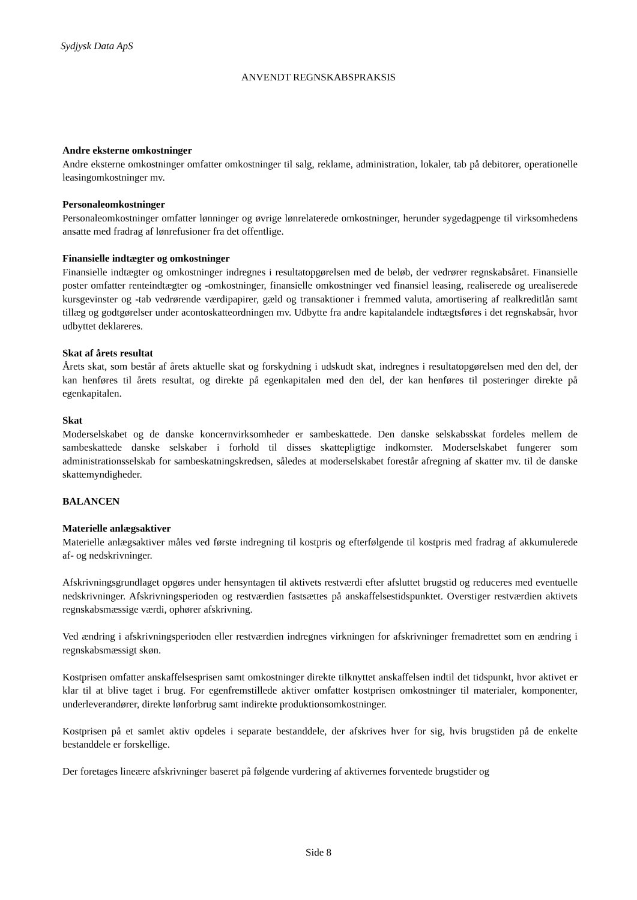Sydjysk Data ApS
ANVENDT REGNSKABSPRAKSIS
Andre eksterne omkostninger
Andre eksterne omkostninger omfatter omkostninger til salg, reklame, administration, lokaler, tab på debitorer, operationelle leasingomkostninger mv.
Personaleomkostninger
Personaleomkostninger omfatter lønninger og øvrige lønrelaterede omkostninger, herunder sygedagpenge til virksomhedens ansatte med fradrag af lønrefusioner fra det offentlige.
Finansielle indtægter og omkostninger
Finansielle indtægter og omkostninger indregnes i resultatopgørelsen med de beløb, der vedrører regnskabsåret. Finansielle poster omfatter renteindtægter og -omkostninger, finansielle omkostninger ved finansiel leasing, realiserede og urealiserede kursgevinster og -tab vedrørende værdipapirer, gæld og transaktioner i fremmed valuta, amortisering af realkreditlån samt tillæg og godtgørelser under acontoskatteordningen mv. Udbytte fra andre kapitalandele indtægtsføres i det regnskabsår, hvor udbyttet deklareres.
Skat af årets resultat
Årets skat, som består af årets aktuelle skat og forskydning i udskudt skat, indregnes i resultatopgørelsen med den del, der kan henføres til årets resultat, og direkte på egenkapitalen med den del, der kan henføres til posteringer direkte på egenkapitalen.
Skat
Moderselskabet og de danske koncernvirksomheder er sambeskattede. Den danske selskabsskat fordeles mellem de sambeskattede danske selskaber i forhold til disses skattepligtige indkomster. Moderselskabet fungerer som administrationsselskab for sambeskatningskredsen, således at moderselskabet forestår afregning af skatter mv. til de danske skattemyndigheder.
BALANCEN
Materielle anlægsaktiver
Materielle anlægsaktiver måles ved første indregning til kostpris og efterfølgende til kostpris med fradrag af akkumulerede af- og nedskrivninger.
Afskrivningsgrundlaget opgøres under hensyntagen til aktivets restværdi efter afsluttet brugstid og reduceres med eventuelle nedskrivninger. Afskrivningsperioden og restværdien fastsættes på anskaffelsestidspunktet. Overstiger restværdien aktivets regnskabsmæssige værdi, ophører afskrivning.
Ved ændring i afskrivningsperioden eller restværdien indregnes virkningen for afskrivninger fremadrettet som en ændring i regnskabsmæssigt skøn.
Kostprisen omfatter anskaffelsesprisen samt omkostninger direkte tilknyttet anskaffelsen indtil det tidspunkt, hvor aktivet er klar til at blive taget i brug. For egenfremstillede aktiver omfatter kostprisen omkostninger til materialer, komponenter, underleverandører, direkte lønforbrug samt indirekte produktionsomkostninger.
Kostprisen på et samlet aktiv opdeles i separate bestanddele, der afskrives hver for sig, hvis brugstiden på de enkelte bestanddele er forskellige.
Der foretages lineære afskrivninger baseret på følgende vurdering af aktivernes forventede brugstider og
Side 8